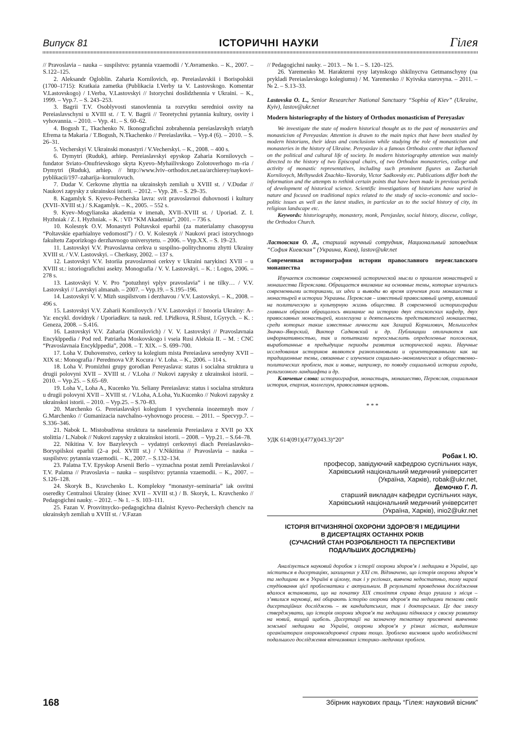Випуск 81 ІСТОРИЧНІ НАУКИ Гілея
// Pravoslavia – nauka – suspilstvo: pytannia vzaemodii / Y.Avramenko. – K., 2007. – S.122–125.
2. Aleksandr Ogloblin. Zaharia Kornilovich, ep. Pereiaslavskii i Borispolskii (1700–1715): Kratkaia zametka (Publikacia I.Verby ta V. Lastovskogo. Komentar V.Lastovskogo) / I.Verba, V.Lastovskyi // Istorychni doslidzhennia v Ukraini. – K., 1999. – Vyp.7. – S. 243–253.
3. Bagrii T.V. Osoblyvosti stanovlennia ta rozvytku serednioi osvity na Pereiaslavschyni u XVIII st. / T. V. Bagrii // Teoretychni pytannia kultury, osvity i vyhovannia. – 2010. – Vyp. 41. – S. 60–62.
4. Bogush T., Tkachenko N. Ikonografichni zobrahennia pereiaslavskyh sviatyh Efrema ta Makaria / T.Bogush, N.Tkachenko // Pereiaslavika. – Vyp.4 (6). – 2010. – S. 26–31.
5. Vecherskyi V. Ukrainski monastyri / V.Vecherskyi. – K., 2008. – 400 s.
6. Dymytri (Ruduk), arhiep. Pereiaslavskyi epyskop Zaharia Kornilovych – fundator Sviato–Onufrievskogo skyta Kyevo–Myhailivskogo Zolotoverhogo m–ria / Dymytri (Ruduk), arhiep. // http://www.lviv–orthodox.net.ua/archierey/naykovi–pyblikacii/197–zaharija–kornulovuch.
7. Dudar V. Cerkovne zhyttia na ukrainskyh zemliah u XVIII st. / V.Dudar // Naukovi zapysky z ukrainskoi istorii. – 2012. – Vyp. 28. – S. 29–35.
8. Kagamlyk S. Kyevo–Pecherska lavra: svit pravoslavnoi duhovnosti i kultury (XVII–XVIII st.) / S.Kagamlyk. – K., 2005. – 552 s.
9. Kyev–Mogylianska akademia v imenah, XVII–XVIII st. / Uporiad. Z. I. Hyzhniak / Z. I. Hyzhniak. – K. : VD “KM Akademia”, 2001. – 736 s.
10. Kolesnyk O.V. Monastyri Poltavskoi eparhii (za materialamy chasopysu “Poltavskie eparhialnye vedomosti”) / O. V. Kolesnyk // Naukovi praci istorychnogo fakultetu Zaporizkogo derzhavnogo universytetu. – 2006. – Vyp.XX. – S. 19–23.
11. Lastovskyi V.V. Pravoslavna cerkva u suspilno–politychnomu zhytti Ukrainy XVIII st. / V.V. Lastovskyi. – Cherkasy, 2002. – 137 s.
12. Lastovskyi V.V. Istoriia pravoslavnoi cerkvy v Ukraini narykinci XVII – u XVIII st.: istoriografichni asekty. Monografia / V. V. Lastovskyi. – K. : Logos, 2006. – 278 s.
13. Lastovskyi V. V. Pro “potuzhnyi vplyv pravoslavia” i ne tilky… / V.V. Lastovskyi // Lavrskyi almanah. – 2007. – Vyp.19. – S.195–196.
14. Lastovskyi V. V. Mizh suspilstvom i derzhavou / V.V. Lastovskyi. – K., 2008. – 496 s.
15. Lastovskyi V.V. Zaharii Kornilovych / V.V. Lastovskyi // Istooria Ukrainy: A–Ya: encykl. dovidnyk / Uporiadkuv. ta nauk. red. I.Pidkova, R.Shust, I.Gyrych. – K. : Geneza, 2008. – S.416.
16. Lastovskyi V.V. Zaharia (Kornilovich) / V. V. Lastovskyi // Pravoslavnaia Encyklppedia / Pod red. Patriarha Moskovskogo i vseia Rusi Aleksia II. – M. : CNC “Pravoslavnaia Encyklppedia”, 2008. – T. XIX. – S. 699–700.
17. Loha V. Duhovenstvo, cerkvy ta kolegium mista Pereiaslava seredyny XVII – XIX st.: Monografia / Peredmova V.P. Kocura / V. Loha. – K., 2006. – 114 s.
18. Loha V. Promizhni grupy gorodian Pereyaslava: status i socialna struktura u drugii polovyni XVII – XVIII st. / V.Loha // Nukovi zapysky z ukrainskoi istorii. – 2010. – Vyp.25. – S.65–69.
19. Loha V., Loha A., Kucenko Yu. Seliany Pereiaslava: status i socialna struktura u drugii polovyni XVII – XVIII st. / V.Loha, A.Loha, Yu.Kucenko // Nukovi zapysky z ukrainskoi istorii. – 2010. – Vyp.25. – S.70–83.
20. Marchenko G. Pereiaslavskyi kolegium I vyvchennia inozemnyh mov / G.Marchenko // Gumanizacia navchalno–vyhovnogo procesu. – 2011. – Specvyp.7. – S.336–346.
21. Nabok L. Mistobudivna struktura ta naselennia Pereiaslava z XVII po XX stolittia / L.Nabok // Nukovi zapysky z ukrainskoi istorii. – 2008. – Vyp.21. – S.64–78.
22. Nikitina V. Iov Bazylevych – vydatnyi cerkovnyi diach Pereiaslavsko–Boryspilskoi eparhii (2–a pol. XVIII st.) / V.Nikitina // Pravoslavia – nauka – suspilstvo: pytannia vzaemodii. – K., 2007. – S.132–134.
23. Palatna T.V. Epyskop Arsenii Berlo – vyznachna postat zemli Pereiaslavskoi / T.V. Palatna // Pravoslavia – nauka – suspilstvo: pytannia vzaemodii. – K., 2007. – S.126–128.
24. Skoryk B., Kravchenko L. Kompleksy “monastyr–seminaria” iak osvitni oseredky Centralnoi Ukrainy (kinec XVII – XVIII st.) / B. Skoryk, L. Kravchenko // Pedagogichni nauky. – 2012. – № 1. – S. 103–111.
25. Fazan V. Prosvitnycko–pedagogichna dialnist Kyevo–Pecherskyh chenciv na ukrainskyh zemliah u XVIII st. / V.Fazan
// Pedagogichni nauky. – 2013. – № 1. – S. 120–125.
26. Yaremenko M. Harakterni rysy latynskogo shkilnyctva Getmanschyny (na prykladi Pereiaslavskogo kolegiumu) / M. Yaremenko // Kyivska starovyna. – 2011. – № 2. – S.13–33.
Lastovska O. L., Senior Researcher National Sanctuary “Sophia of Kiev” (Ukraine, Kyiv), lastov@ukr.net
Modern historiography of the history of Orthodox monasticism of Pereyaslav
We investigate the state of modern historical thought as to the past of monasteries and monasticism of Pereyaslav. Attention is drawn to the main topics that have been studied by modern historians, their ideas and conclusions while studying the role of monasticism and monasteries in the history of Ukraine. Pereyaslav is a famous Orthodox centre that influenced on the political and cultural life of society. In modern historiography attention was mainly directed to the history of two Episcopal chairs, of two Orthodox monasteries, college and activity of monastic representatives, including such prominent figures as Zachariah Kornilovych, Melhysedek Znachko–Yavorsky, Victor Sadkovsky etc. Publications differ both the information and the attempts to rethink certain points that have been made in previous periods of development of historical science. Scientific investigations of historians have varied in nature and focused on traditional topics related to the study of socio–economic and socio–politic issues as well as the latest studies, in particular as to the social history of city, its religious landscape etc.
Keywords: historiography, monastery, monk, Perejaslav, social history, diocese, college, the Orthodox Church.
Ластовская О. Л., старший научный сотрудник, Национальный заповедник “София Киевская” (Украина, Киев), lastov@ukr.net
Современная историография истории православного переяславского монашества
Изучается состояние современной исторической мысли о прошлом монастырей и монашества Переяслава. Обращается внимание на основные темы, которые изучались современными историками, их идеи и выводы во время изучения роли монашества и монастырей в истории Украины. Переяслав – известный православный центр, влиявший на политическую и культурную жизнь общества. В современной историографии главным образом обращалось внимание на историю двух епископских кафедр, двух православных монастырей, коллегиума и деятельность представителей монашества, среди которых такие известные личности как Захарий Корнилович, Мельхиседек Значко–Яворский, Виктор Садковский и др. Публикации отличаются как информативностью, так и попытками переосмыслить определенные положения, выработанные в предыдущие периоды развития исторической науки. Научные исследования историков являются разноплановыми и ориентированными как на традиционные темы, связанные с изучением социально–экономических и общественно–политических проблем, так и новые, например, по поводу социальной истории города, религиозного ландшафта и др.
Ключевые слова: историография, монастырь, монашество, Переяслав, социальная история, епархия, коллегиум, православная церковь.
* * *
УДК 614(091)(477)(043.3)“20”
Робак І. Ю.
професор, завідуючий кафедрою суспільних наук,
Харківський національний медичний університет
(Україна, Харків), robak@ukr.net,
Демочко Г. Л.
старший викладач кафедри суспільних наук,
Харківський національний медичний університет
(Україна, Харків), inio2@ukr.net
ІСТОРІЯ ВІТЧИЗНЯНОЇ ОХОРОНИ ЗДОРОВ’Я І МЕДИЦИНИ
В ДИСЕРТАЦІЯХ ОСТАННІХ РОКІВ
(СУЧАСНИЙ СТАН РОЗРОБЛЕНОСТІ ТА ПЕРСПЕКТИВИ
ПОДАЛЬШИХ ДОСЛІДЖЕНЬ)
Аналізується науковий доробок з історії охорони здоров’я і медицини в Україні, що міститься в дисертаціях, захищених у ХХІ ст. Відзначено, що історія охорони здоров’я та медицини як в Україні в цілому, так і у регіонах, вивчена недостатньо, тому наразі студіювання цієї проблематики є актуальним. В результаті проведення дослідження вдалося встановити, що на початку ХІХ століття справа дещо рушила з місця – з’явилися науковці, які обирають історію охорони здоров’я та медицини темами своїх дисертаційних досліджень – як кандидатських, так і докторських. Це дає змогу стверджувати, що історія охорони здоров’я та медицини піднялася у своєму розвитку на новий, вищий щабель. Дисертації на зазначену тематику присвячені вивченню земської медицини на Україні, охорони здоров’я у різних містах, видатним організаторам охоронноздоровчої справи тощо. Зроблено висновок щодо необхідності подальшого дослідження вітчизняних історико–медичних проблем.
168 Збірник наукових праць “Гілея: науковий вісник”